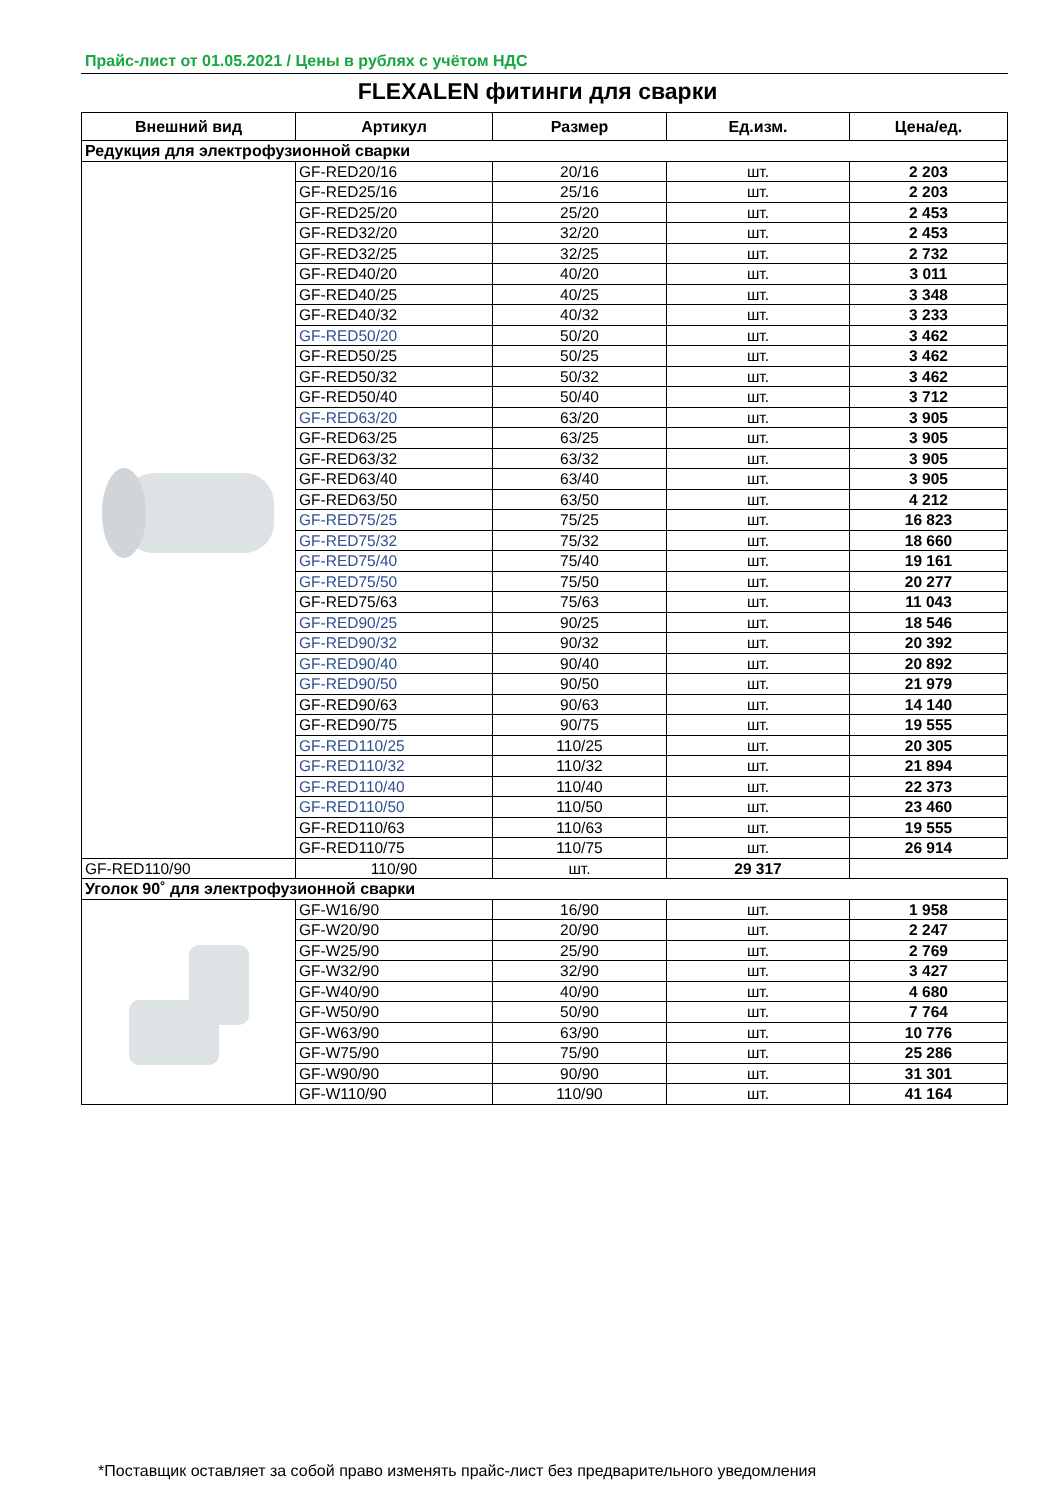Прайс-лист от 01.05.2021 / Цены в рублях с учётом НДС
FLEXALEN фитинги для сварки
| Внешний вид | Артикул | Размер | Ед.изм. | Цена/ед. |
| --- | --- | --- | --- | --- |
| Редукция для электрофузионной сварки | | | | |
| | GF-RED20/16 | 20/16 | шт. | 2 203 |
| | GF-RED25/16 | 25/16 | шт. | 2 203 |
| | GF-RED25/20 | 25/20 | шт. | 2 453 |
| | GF-RED32/20 | 32/20 | шт. | 2 453 |
| | GF-RED32/25 | 32/25 | шт. | 2 732 |
| | GF-RED40/20 | 40/20 | шт. | 3 011 |
| | GF-RED40/25 | 40/25 | шт. | 3 348 |
| | GF-RED40/32 | 40/32 | шт. | 3 233 |
| | GF-RED50/20 | 50/20 | шт. | 3 462 |
| | GF-RED50/25 | 50/25 | шт. | 3 462 |
| | GF-RED50/32 | 50/32 | шт. | 3 462 |
| | GF-RED50/40 | 50/40 | шт. | 3 712 |
| | GF-RED63/20 | 63/20 | шт. | 3 905 |
| | GF-RED63/25 | 63/25 | шт. | 3 905 |
| | GF-RED63/32 | 63/32 | шт. | 3 905 |
| | GF-RED63/40 | 63/40 | шт. | 3 905 |
| | GF-RED63/50 | 63/50 | шт. | 4 212 |
| | GF-RED75/25 | 75/25 | шт. | 16 823 |
| | GF-RED75/32 | 75/32 | шт. | 18 660 |
| | GF-RED75/40 | 75/40 | шт. | 19 161 |
| | GF-RED75/50 | 75/50 | шт. | 20 277 |
| | GF-RED75/63 | 75/63 | шт. | 11 043 |
| | GF-RED90/25 | 90/25 | шт. | 18 546 |
| | GF-RED90/32 | 90/32 | шт. | 20 392 |
| | GF-RED90/40 | 90/40 | шт. | 20 892 |
| | GF-RED90/50 | 90/50 | шт. | 21 979 |
| | GF-RED90/63 | 90/63 | шт. | 14 140 |
| | GF-RED90/75 | 90/75 | шт. | 19 555 |
| | GF-RED110/25 | 110/25 | шт. | 20 305 |
| | GF-RED110/32 | 110/32 | шт. | 21 894 |
| | GF-RED110/40 | 110/40 | шт. | 22 373 |
| | GF-RED110/50 | 110/50 | шт. | 23 460 |
| | GF-RED110/63 | 110/63 | шт. | 19 555 |
| | GF-RED110/75 | 110/75 | шт. | 26 914 |
| GF-RED110/90 | 110/90 | шт. | 29 317 | |
| Уголок 90˚ для электрофузионной сварки | | | | |
| | GF-W16/90 | 16/90 | шт. | 1 958 |
| | GF-W20/90 | 20/90 | шт. | 2 247 |
| | GF-W25/90 | 25/90 | шт. | 2 769 |
| | GF-W32/90 | 32/90 | шт. | 3 427 |
| | GF-W40/90 | 40/90 | шт. | 4 680 |
| | GF-W50/90 | 50/90 | шт. | 7 764 |
| | GF-W63/90 | 63/90 | шт. | 10 776 |
| | GF-W75/90 | 75/90 | шт. | 25 286 |
| | GF-W90/90 | 90/90 | шт. | 31 301 |
| | GF-W110/90 | 110/90 | шт. | 41 164 |
*Поставщик оставляет за собой право изменять прайс-лист без предварительного уведомления